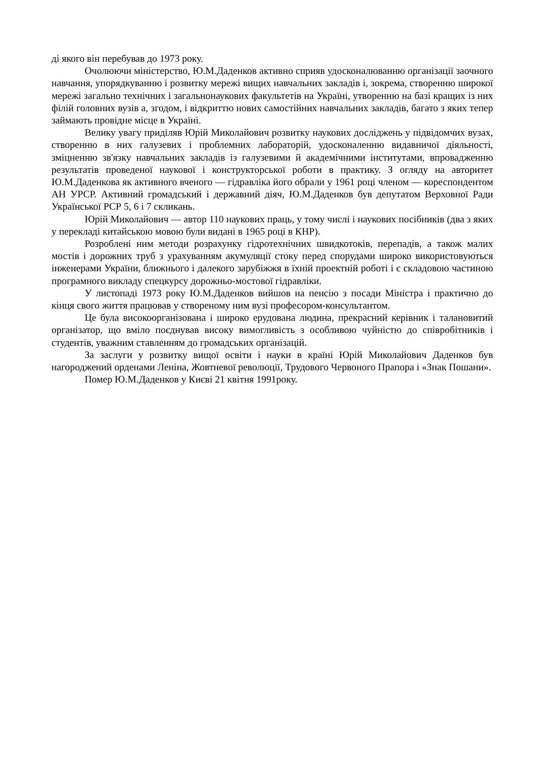ді якого він перебував до 1973 року.
Очолюючи міністерство, Ю.М.Даденков активно сприяв удосконалюванню організації заочного навчання, упорядкуванню і розвитку мережі вищих навчальних закладів і, зокрема, створенню широкої мережі загально технічних і загальнонаукових факультетів на Україні, утворенню на базі кращих із них філій головних вузів а, згодом, і відкриттю нових самостійних навчальних закладів, багато з яких тепер займають провідне місце в Україні.
Велику увагу приділяв Юрій Миколайович розвитку наукових досліджень у підвідомчих вузах, створенню в них галузевих і проблемних лабораторій, удосконаленню видавничої діяльності, зміцненню зв'язку навчальних закладів із галузевими й академічними інститутами, впровадженню результатів проведеної наукової і конструкторської роботи в практику. З огляду на авторитет Ю.М.Даденкова як активного вченого — гідравліка його обрали у 1961 році членом — кореспондентом АН УРСР. Активний громадський і державний діяч, Ю.М.Даденков був депутатом Верховної Ради Української РСР 5, 6 і 7 скликань.
Юрій Миколайович — автор 110 наукових праць, у тому числі і наукових посібників (два з яких у перекладі китайською мовою були видані в 1965 році в КНР).
Розроблені ним методи розрахунку гідротехнічних швидкотоків, перепадів, а також малих мостів і дорожних труб з урахуванням акумуляції стоку перед спорудами широко використовуються інженерами України, ближнього і далекого зарубіжжя в їхній проектній роботі і є складовою частиною програмного викладу спецкурсу дорожньо-мостової гідравліки.
У листопаді 1973 року Ю.М.Даденков вийшов на пенсію з посади Міністра і практично до кінця свого життя працював у створеному ним вузі професором-консультантом.
Це була високоорганізована і широко ерудована людина, прекрасний керівник і талановитий організатор, що вміло поєднував високу вимогливість з особливою чуйністю до співробітників і студентів, уважним ставленням до громадських організацій.
За заслуги у розвитку вищої освіти і науки в країні Юрій Миколайович Даденков був нагороджений орденами Леніна, Жовтневої революції, Трудового Червоного Прапора і «Знак Пошани».
Помер Ю.М.Даденков у Києві 21 квітня 1991року.